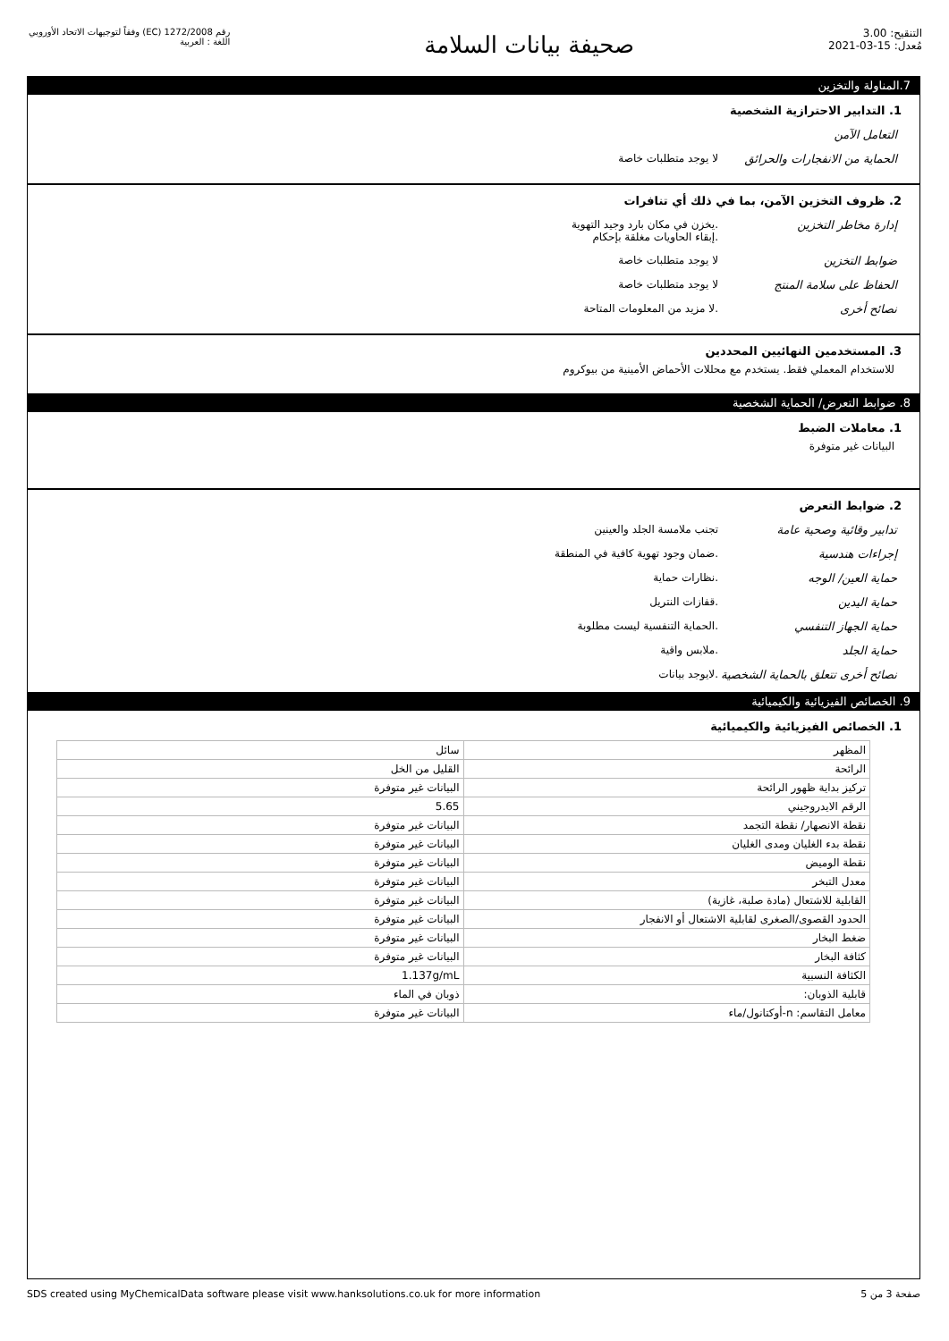التنقيح: 3.00
مُعدل: 15-03-2021
صحيفة بيانات السلامة
رقم 1272/2008 (EC) وفقاً لتوجيهات الاتحاد الأوروبي
اللغة : العربية
7.المناولة والتخزين
1. التدابير الاحترازية الشخصية
التعامل الآمن
الحماية من الانفجارات والحرائق
لا يوجد متطلبات خاصة
2. ظروف التخزين الآمن، بما في ذلك أي تنافرات
إدارة مخاطر التخزين .يخزن في مكان بارد وجيد التهوية
.إبقاء الحاويات مغلقة بإحكام
ضوابط التخزين لا يوجد متطلبات خاصة
الحفاظ على سلامة المنتج لا يوجد متطلبات خاصة
نصائح أخرى .لا مزيد من المعلومات المتاحة
3. المستخدمين النهائيين المحددين
للاستخدام المعملي فقط. يستخدم مع محللات الأحماض الأمينية من بيوكروم
8. ضوابط التعرض/ الحماية الشخصية
1. معاملات الضبط
البيانات غير متوفرة
2. ضوابط التعرض
تدابير وقائية وصحية عامة تجنب ملامسة الجلد والعينين
إجراءات هندسية .ضمان وجود تهوية كافية في المنطقة
حماية العين/ الوجه .نظارات حماية
حماية اليدين .قفازات النتريل
حماية الجهاز التنفسي .الحماية التنفسية ليست مطلوبة
حماية الجلد .ملابس واقية
نصائح أخرى تتعلق بالحماية الشخصية
.لايوجد بيانات
9. الخصائص الفيزيائية والكيميائية
1. الخصائص الفيزيائية والكيميائية
| المظهر | سائل |
| الرائحة | القليل من الخل |
| تركيز بداية ظهور الرائحة | البيانات غير متوفرة |
| الرقم الايدروجيني | 5.65 |
| نقطة الانصهار/ نقطة التجمد | البيانات غير متوفرة |
| نقطة بدء الغليان ومدى الغليان | البيانات غير متوفرة |
| نقطة الوميض | البيانات غير متوفرة |
| معدل التبخر | البيانات غير متوفرة |
| القابلية للاشتعال (مادة صلبة، غازية) | البيانات غير متوفرة |
| الحدود القصوى/الصغرى لقابلية الاشتعال أو الانفجار | البيانات غير متوفرة |
| ضغط البخار | البيانات غير متوفرة |
| كثافة البخار | البيانات غير متوفرة |
| الكثافة النسبية | 1.137g/mL |
| قابلية الذوبان: | ذوبان في الماء |
| معامل التقاسم: n-أوكتانول/ماء | البيانات غير متوفرة |
صفحة 3 من 5 SDS created using MyChemicalData software please visit www.hanksolutions.co.uk for more information